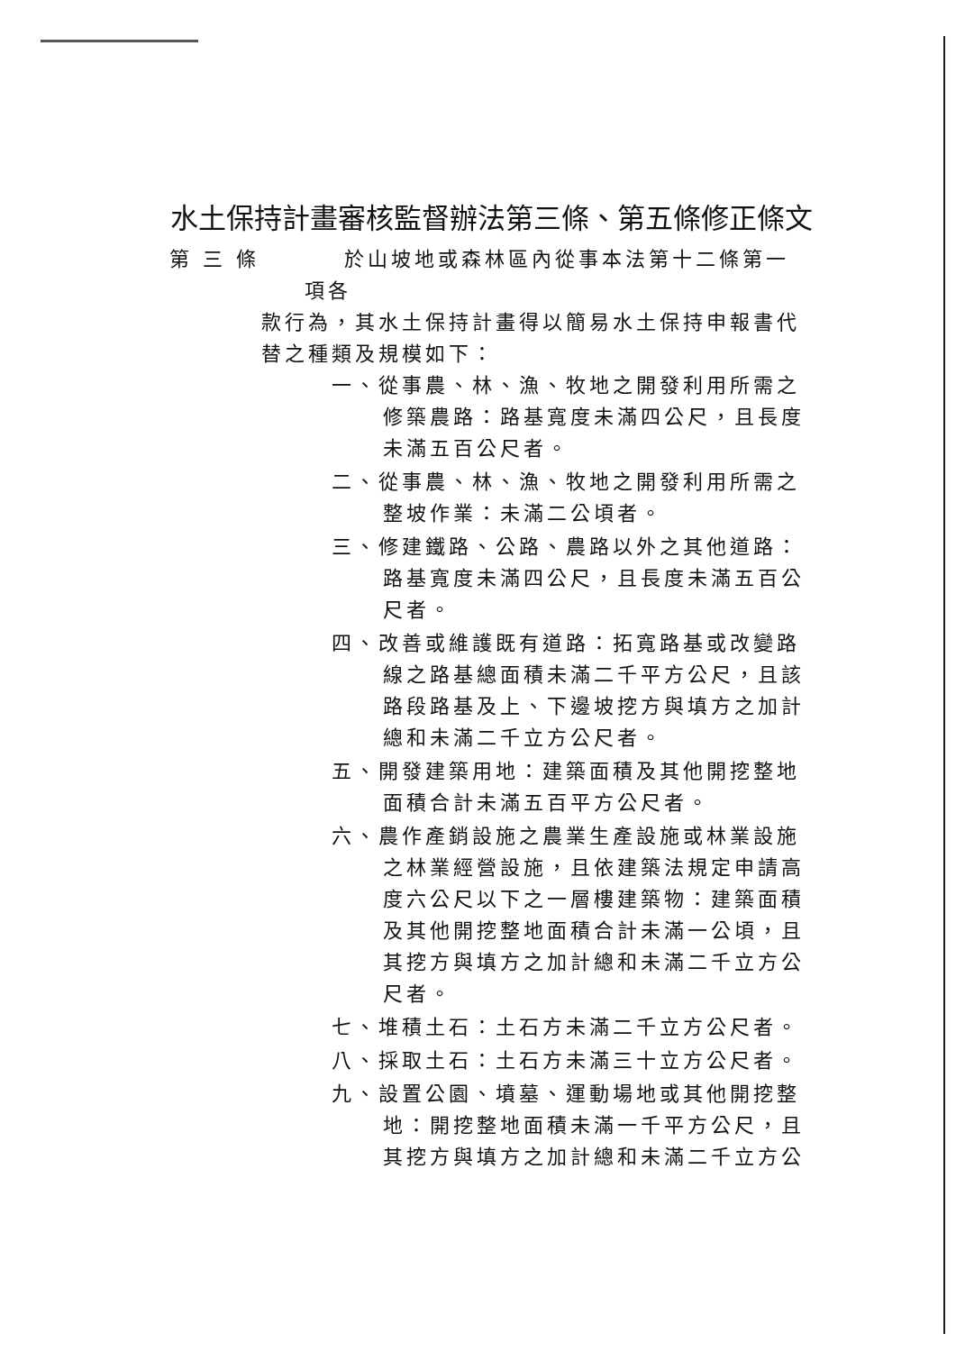水土保持計畫審核監督辦法第三條、第五條修正條文
第 三 條 於山坡地或森林區內從事本法第十二條第一項各
款行為，其水土保持計畫得以簡易水土保持申報書代替之種類及規模如下：
一、從事農、林、漁、牧地之開發利用所需之修築農路：路基寬度未滿四公尺，且長度未滿五百公尺者。
二、從事農、林、漁、牧地之開發利用所需之整坡作業：未滿二公頃者。
三、修建鐵路、公路、農路以外之其他道路：路基寬度未滿四公尺，且長度未滿五百公尺者。
四、改善或維護既有道路：拓寬路基或改變路線之路基總面積未滿二千平方公尺，且該路段路基及上、下邊坡挖方與填方之加計總和未滿二千立方公尺者。
五、開發建築用地：建築面積及其他開挖整地面積合計未滿五百平方公尺者。
六、農作產銷設施之農業生產設施或林業設施之林業經營設施，且依建築法規定申請高度六公尺以下之一層樓建築物：建築面積及其他開挖整地面積合計未滿一公頃，且其挖方與填方之加計總和未滿二千立方公尺者。
七、堆積土石：土石方未滿二千立方公尺者。
八、採取土石：土石方未滿三十立方公尺者。
九、設置公園、墳墓、運動場地或其他開挖整地：開挖整地面積未滿一千平方公尺，且其挖方與填方之加計總和未滿二千立方公